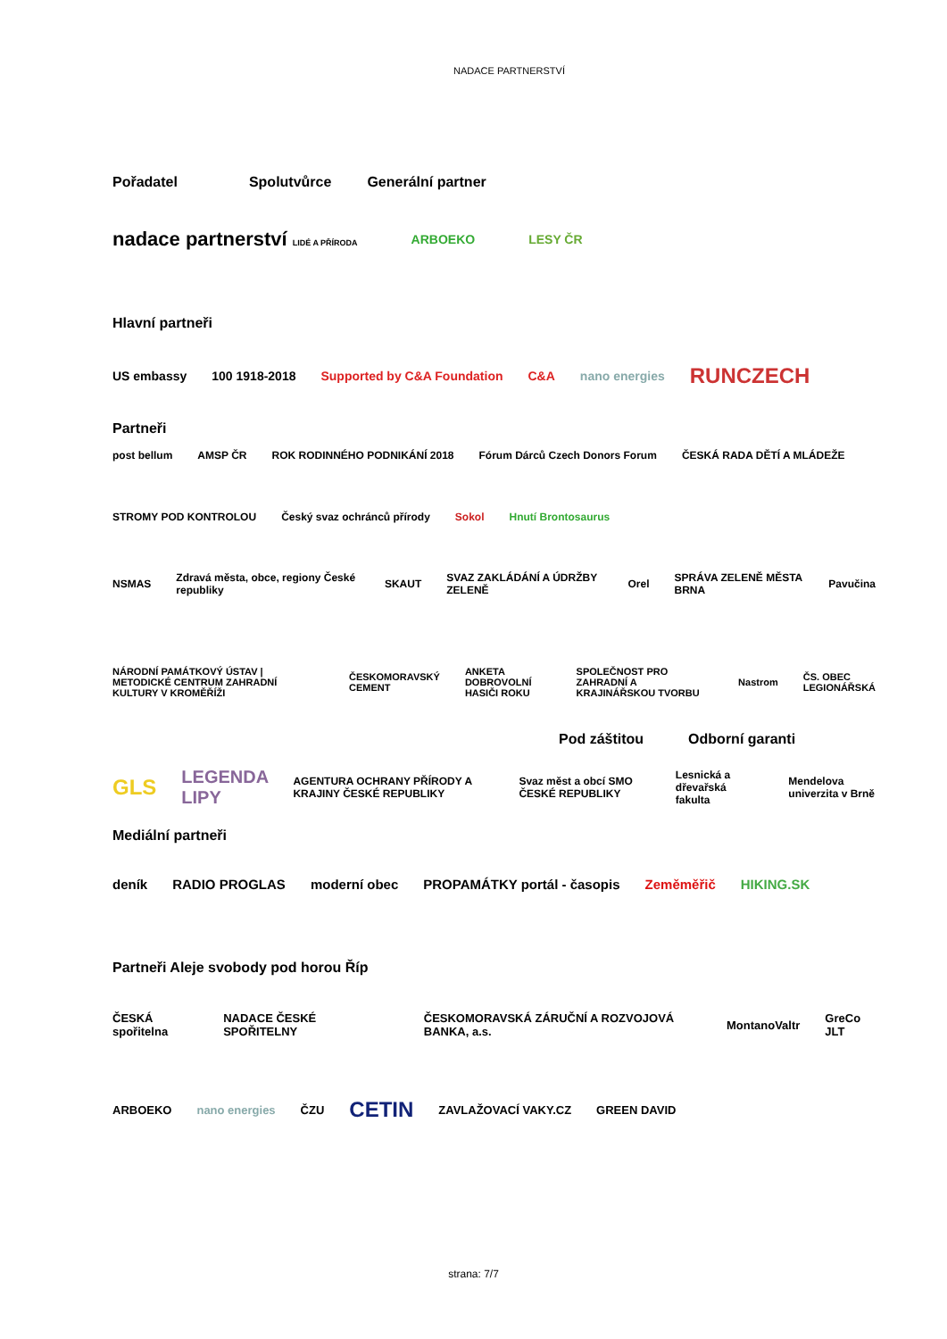NADACE PARTNERSTVÍ
Pořadatel Spolutvůrce Generální partner
nadace partnerství LIDÉ A PŘÍRODA ARBOEKO LESY ČR
Hlavní partneři
US embassy 100 1918-2018 Supported by C&A Foundation C&A nano energies RUNCZECH
Partneři
post bellum AMSP ČR ROK RODINNÉHO PODNIKÁNÍ 2018 Fórum Dárců Czech Donors Forum ČESKÁ RADA DĚTÍ A MLÁDEŽE STROMY POD KONTROLOU Český svaz ochránců přírody Sokol Hnutí Brontosaurus
NSMAS Zdravá města, obce, regiony České republiky SKAUT SVAZ ZAKLÁDÁNÍ A ÚDRŽBY ZELENĚ Orel SPRÁVA ZELENĚ MĚSTA BRNA Pavučina
NÁRODNÍ PAMÁTKOVÝ ÚSTAV | METODICKÉ CENTRUM ZAHRADNÍ KULTURY V KROMĚŘÍŽI ČESKOMORAVSKÝ CEMENT ANKETA DOBROVOLNÍ HASIČI ROKU SPOLEČNOST PRO ZAHRADNÍ A KRAJINÁŘSKOU TVORBU Nastrom ČS. OBEC LEGIONÁŘSKÁ
Pod záštitou Odborní garanti
GLS LEGENDA LIPY AGENTURA OCHRANY PŘÍRODY A KRAJINY ČESKÉ REPUBLIKY Svaz měst a obcí SMO ČESKÉ REPUBLIKY Lesnická a dřevařská fakulta Mendelova univerzita v Brně
Mediální partneři
deník RADIO PROGLAS moderní obec PROPAMÁTKY portál - časopis Zeměměřič HIKING.SK
Partneři Aleje svobody pod horou Říp
ČESKÁ spořitelna NADACE ČESKÉ SPOŘITELNY ČESKOMORAVSKÁ ZÁRUČNÍ A ROZVOJOVÁ BANKA, a.s. MontanoValtr GreCo JLT
ARBOEKO nano energies ČZU CETIN ZAVLAŽOVACÍ VAKY.CZ GREEN DAVID
strana: 7/7